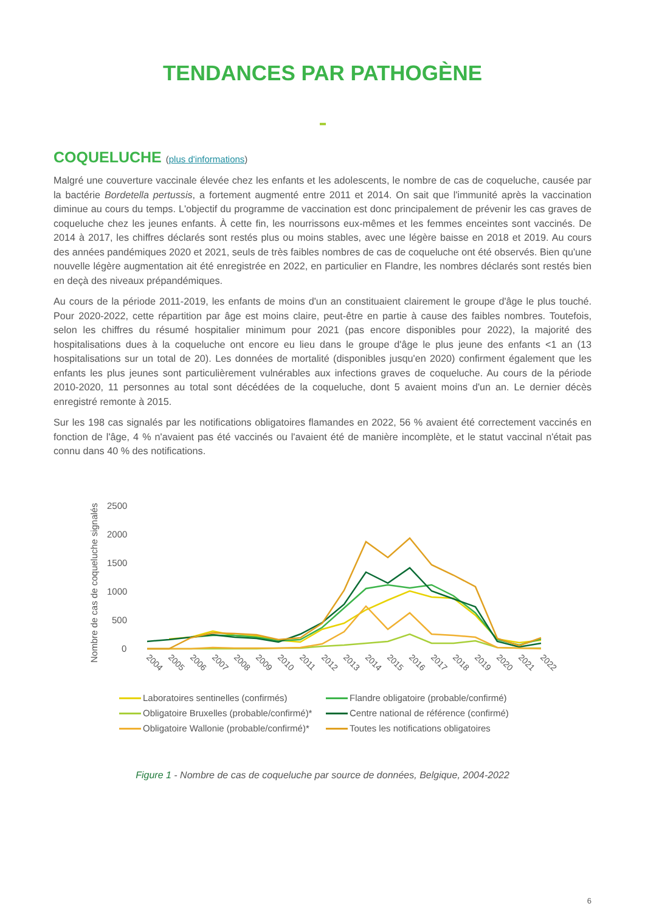TENDANCES PAR PATHOGÈNE
COQUELUCHE (plus d'informations)
Malgré une couverture vaccinale élevée chez les enfants et les adolescents, le nombre de cas de coqueluche, causée par la bactérie Bordetella pertussis, a fortement augmenté entre 2011 et 2014. On sait que l'immunité après la vaccination diminue au cours du temps. L'objectif du programme de vaccination est donc principalement de prévenir les cas graves de coqueluche chez les jeunes enfants. À cette fin, les nourrissons eux-mêmes et les femmes enceintes sont vaccinés. De 2014 à 2017, les chiffres déclarés sont restés plus ou moins stables, avec une légère baisse en 2018 et 2019. Au cours des années pandémiques 2020 et 2021, seuls de très faibles nombres de cas de coqueluche ont été observés. Bien qu'une nouvelle légère augmentation ait été enregistrée en 2022, en particulier en Flandre, les nombres déclarés sont restés bien en deçà des niveaux prépandémiques.
Au cours de la période 2011-2019, les enfants de moins d'un an constituaient clairement le groupe d'âge le plus touché. Pour 2020-2022, cette répartition par âge est moins claire, peut-être en partie à cause des faibles nombres. Toutefois, selon les chiffres du résumé hospitalier minimum pour 2021 (pas encore disponibles pour 2022), la majorité des hospitalisations dues à la coqueluche ont encore eu lieu dans le groupe d'âge le plus jeune des enfants <1 an (13 hospitalisations sur un total de 20). Les données de mortalité (disponibles jusqu'en 2020) confirment également que les enfants les plus jeunes sont particulièrement vulnérables aux infections graves de coqueluche. Au cours de la période 2010-2020, 11 personnes au total sont décédées de la coqueluche, dont 5 avaient moins d'un an. Le dernier décès enregistré remonte à 2015.
Sur les 198 cas signalés par les notifications obligatoires flamandes en 2022, 56 % avaient été correctement vaccinés en fonction de l'âge, 4 % n'avaient pas été vaccinés ou l'avaient été de manière incomplète, et le statut vaccinal n'était pas connu dans 40 % des notifications.
Nombre de cas de coqueluche signalés
2500
2000
1500
1000
500
0
2004
2005
2006
2007
2008
2009
2010
2011
2012
2013
2014
2015
2016
2017
2018
2019
2020
2021
2022
Laboratoires sentinelles (confirmés)
Flandre obligatoire (probable/confirmé)
Obligatoire Bruxelles (probable/confirmé)*
Centre national de référence (confirmé)
Obligatoire Wallonie (probable/confirmé)*
Toutes les notifications obligatoires
Figure 1 - Nombre de cas de coqueluche par source de données, Belgique, 2004-2022
6